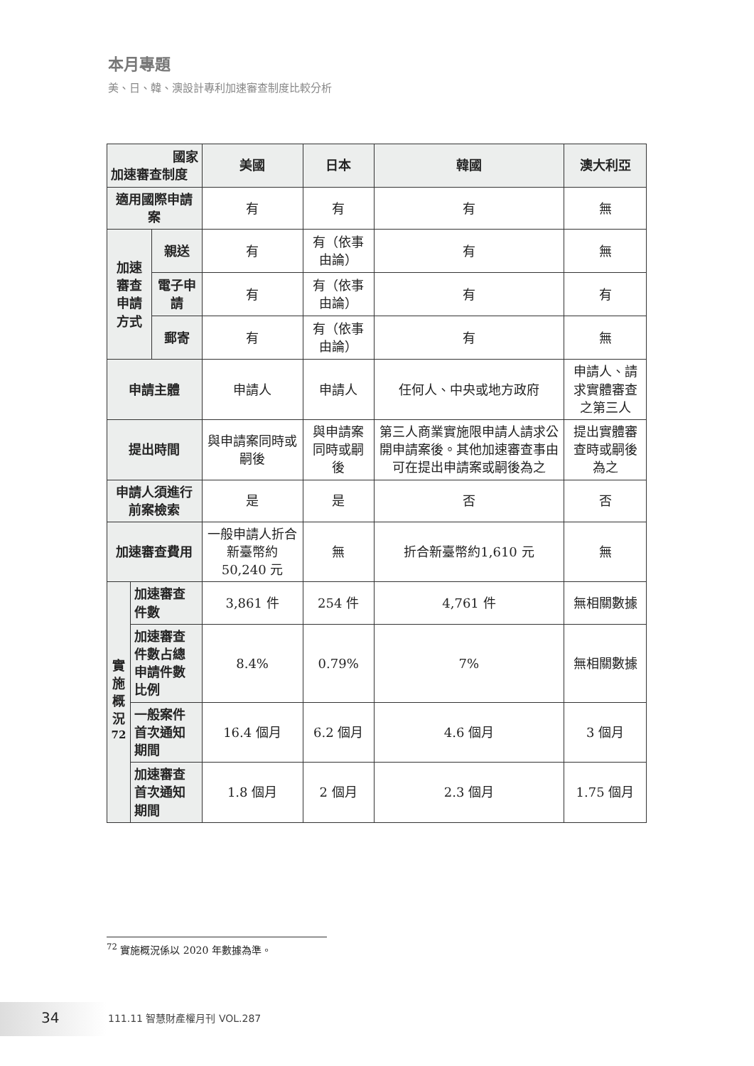本月專題
美、日、韓、澳設計專利加速審查制度比較分析
| 國家 加速審查制度 | | | 美國 | 日本 | 韓國 | 澳大利亞 |
| --- | --- | --- | --- | --- | --- | --- |
| 適用國際申請案 | | | 有 | 有 | 有 | 無 |
| 加速審查 申請方式 | | 親送 | 有 | 有（依事由論） | 有 | 無 |
| | | 電子申請 | 有 | 有（依事由論） | 有 | 有 |
| | | 郵寄 | 有 | 有（依事由論） | 有 | 無 |
| 申請主體 | | | 申請人 | 申請人 | 任何人、中央或地方政府 | 申請人、請求實體審查之第三人 |
| 提出時間 | | | 與申請案同時或嗣後 | 與申請案同時或嗣後 | 第三人商業實施限申請人請求公開申請案後。其他加速審查事由可在提出申請案或嗣後為之 | 提出實體審查時或嗣後為之 |
| 申請人須進行前案檢索 | | | 是 | 是 | 否 | 否 |
| 加速審查費用 | | | 一般申請人折合新臺幣約50,240 元 | 無 | 折合新臺幣約1,610 元 | 無 |
| 實施概況<sup>72</sup> | 加速審查件數 | | 3,861 件 | 254 件 | 4,761 件 | 無相關數據 |
| | 加速審查件數占總申請件數比例 | | 8.4% | 0.79% | 7% | 無相關數據 |
| | 一般案件首次通知期間 | | 16.4 個月 | 6.2 個月 | 4.6 個月 | 3 個月 |
| | 加速審查首次通知期間 | | 1.8 個月 | 2 個月 | 2.3 個月 | 1.75 個月 |
<sup>72</sup> 實施概況係以 2020 年數據為準。
34 111.11 智慧財產權月刊 VOL.287